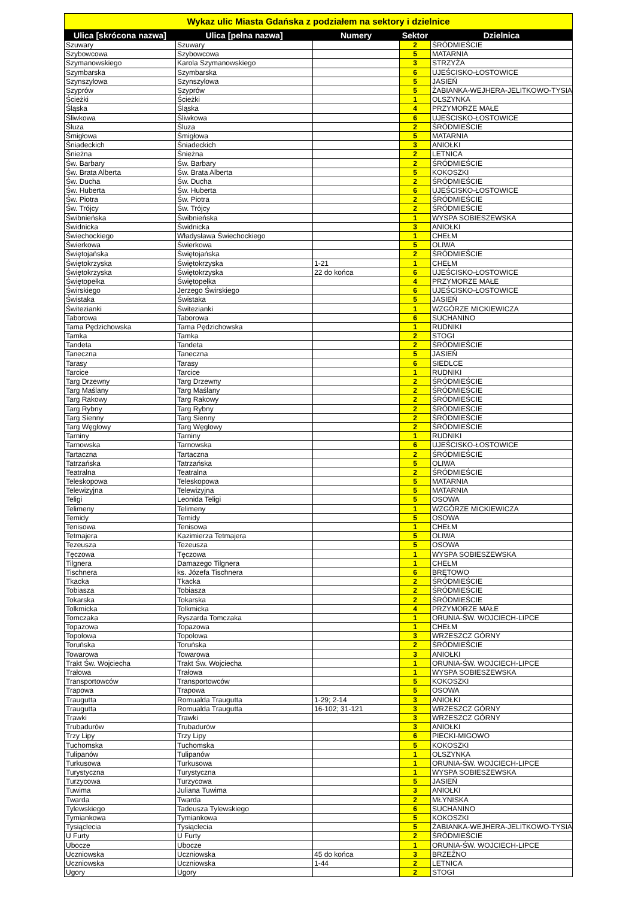| Wykaz ulic Miasta Gdańska z podziałem na sektory i dzielnice | | | | |
| Ulica [skrócona nazwa] | Ulica [pełna nazwa] | Numery | Sektor | Dzielnica |
| Szuwary | Szuwary | | 2 | ŚRÓDMIEŚCIE |
| Szybowcowa | Szybowcowa | | 5 | MATARNIA |
| Szymanowskiego | Karola Szymanowskiego | | 3 | STRZYŻA |
| Szymbarska | Szymbarska | | 6 | UJEŚCISKO-ŁOSTOWICE |
| Szynszylowa | Szynszylowa | | 5 | JASIEŃ |
| Szyprów | Szyprów | | 5 | ŻABIANKA-WEJHERA-JELITKOWO-TYSIA |
| Ścieżki | Ścieżki | | 1 | OLSZYNKA |
| Śląska | Śląska | | 4 | PRZYMORZE MAŁE |
| Śliwkowa | Śliwkowa | | 6 | UJEŚCISKO-ŁOSTOWICE |
| Śluza | Śluza | | 2 | ŚRÓDMIEŚCIE |
| Śmigłowa | Śmigłowa | | 5 | MATARNIA |
| Śniadeckich | Śniadeckich | | 3 | ANIOŁKI |
| Śnieżna | Śnieżna | | 2 | LETNICA |
| Św. Barbary | Św. Barbary | | 2 | ŚRÓDMIEŚCIE |
| Św. Brata Alberta | Św. Brata Alberta | | 5 | KOKOSZKI |
| Św. Ducha | Św. Ducha | | 2 | ŚRÓDMIEŚCIE |
| Św. Huberta | Św. Huberta | | 6 | UJEŚCISKO-ŁOSTOWICE |
| Św. Piotra | Św. Piotra | | 2 | ŚRÓDMIEŚCIE |
| Św. Trójcy | Św. Trójcy | | 2 | ŚRÓDMIEŚCIE |
| Świbnieńska | Świbnieńska | | 1 | WYSPA SOBIESZEWSKA |
| Świdnicka | Świdnicka | | 3 | ANIOŁKI |
| Świechockiego | Władysława Świechockiego | | 1 | CHEŁM |
| Świerkowa | Świerkowa | | 5 | OLIWA |
| Świętojańska | Świętojańska | | 2 | ŚRÓDMIEŚCIE |
| Świętokrzyska | Świętokrzyska | 1-21 | 1 | CHEŁM |
| Świętokrzyska | Świętokrzyska | 22 do końca | 6 | UJEŚCISKO-ŁOSTOWICE |
| Świętopełka | Świętopełka | | 4 | PRZYMORZE MAŁE |
| Świrskiego | Jerzego Świrskiego | | 6 | UJEŚCISKO-ŁOSTOWICE |
| Świstaka | Świstaka | | 5 | JASIEŃ |
| Świtezianki | Świtezianki | | 1 | WZGÓRZE MICKIEWICZA |
| Taborowa | Taborowa | | 6 | SUCHANINO |
| Tama Pędzichowska | Tama Pędzichowska | | 1 | RUDNIKI |
| Tamka | Tamka | | 2 | STOGI |
| Tandeta | Tandeta | | 2 | ŚRÓDMIEŚCIE |
| Taneczna | Taneczna | | 5 | JASIEŃ |
| Tarasy | Tarasy | | 6 | SIEDLCE |
| Tarcice | Tarcice | | 1 | RUDNIKI |
| Targ Drzewny | Targ Drzewny | | 2 | ŚRÓDMIEŚCIE |
| Targ Maślany | Targ Maślany | | 2 | ŚRÓDMIEŚCIE |
| Targ Rakowy | Targ Rakowy | | 2 | ŚRÓDMIEŚCIE |
| Targ Rybny | Targ Rybny | | 2 | ŚRÓDMIEŚCIE |
| Targ Sienny | Targ Sienny | | 2 | ŚRÓDMIEŚCIE |
| Targ Węglowy | Targ Węglowy | | 2 | ŚRÓDMIEŚCIE |
| Tarniny | Tarniny | | 1 | RUDNIKI |
| Tarnowska | Tarnowska | | 6 | UJEŚCISKO-ŁOSTOWICE |
| Tartaczna | Tartaczna | | 2 | ŚRÓDMIEŚCIE |
| Tatrzańska | Tatrzańska | | 5 | OLIWA |
| Teatralna | Teatralna | | 2 | ŚRÓDMIEŚCIE |
| Teleskopowa | Teleskopowa | | 5 | MATARNIA |
| Telewizyjna | Telewizyjna | | 5 | MATARNIA |
| Teligi | Leonida Teligi | | 5 | OSOWA |
| Telimeny | Telimeny | | 1 | WZGÓRZE MICKIEWICZA |
| Temidy | Temidy | | 5 | OSOWA |
| Tenisowa | Tenisowa | | 1 | CHEŁM |
| Tetmajera | Kazimierza Tetmajera | | 5 | OLIWA |
| Tezeusza | Tezeusza | | 5 | OSOWA |
| Tęczowa | Tęczowa | | 1 | WYSPA SOBIESZEWSKA |
| Tilgnera | Damazego Tilgnera | | 1 | CHEŁM |
| Tischnera | ks. Józefa Tischnera | | 6 | BRĘTOWO |
| Tkacka | Tkacka | | 2 | ŚRÓDMIEŚCIE |
| Tobiasza | Tobiasza | | 2 | ŚRÓDMIEŚCIE |
| Tokarska | Tokarska | | 2 | ŚRÓDMIEŚCIE |
| Tolkmicka | Tolkmicka | | 4 | PRZYMORZE MAŁE |
| Tomczaka | Ryszarda Tomczaka | | 1 | ORUNIA-ŚW. WOJCIECH-LIPCE |
| Topazowa | Topazowa | | 1 | CHEŁM |
| Topolowa | Topolowa | | 3 | WRZESZCZ GÓRNY |
| Toruńska | Toruńska | | 2 | ŚRÓDMIEŚCIE |
| Towarowa | Towarowa | | 3 | ANIOŁKI |
| Trakt Św. Wojciecha | Trakt Św. Wojciecha | | 1 | ORUNIA-ŚW. WOJCIECH-LIPCE |
| Trałowa | Trałowa | | 1 | WYSPA SOBIESZEWSKA |
| Transportowców | Transportowców | | 5 | KOKOSZKI |
| Trapowa | Trapowa | | 5 | OSOWA |
| Traugutta | Romualda Traugutta | 1-29; 2-14 | 3 | ANIOŁKI |
| Traugutta | Romualda Traugutta | 16-102; 31-121 | 3 | WRZESZCZ GÓRNY |
| Trawki | Trawki | | 3 | WRZESZCZ GÓRNY |
| Trubadurów | Trubadurów | | 3 | ANIOŁKI |
| Trzy Lipy | Trzy Lipy | | 6 | PIECKI-MIGOWO |
| Tuchomska | Tuchomska | | 5 | KOKOSZKI |
| Tulipanów | Tulipanów | | 1 | OLSZYNKA |
| Turkusowa | Turkusowa | | 1 | ORUNIA-ŚW. WOJCIECH-LIPCE |
| Turystyczna | Turystyczna | | 1 | WYSPA SOBIESZEWSKA |
| Turzycowa | Turzycowa | | 5 | JASIEŃ |
| Tuwima | Juliana Tuwima | | 3 | ANIOŁKI |
| Twarda | Twarda | | 2 | MŁYNISKA |
| Tylewskiego | Tadeusza Tylewskiego | | 6 | SUCHANINO |
| Tymiankowa | Tymiankowa | | 5 | KOKOSZKI |
| Tysiąclecia | Tysiąclecia | | 5 | ŻABIANKA-WEJHERA-JELITKOWO-TYSIA |
| U Furty | U Furty | | 2 | ŚRÓDMIEŚCIE |
| Ubocze | Ubocze | | 1 | ORUNIA-ŚW. WOJCIECH-LIPCE |
| Uczniowska | Uczniowska | 45 do końca | 3 | BRZEŹNO |
| Uczniowska | Uczniowska | 1-44 | 2 | LETNICA |
| Ugory | Ugory | | 2 | STOGI |